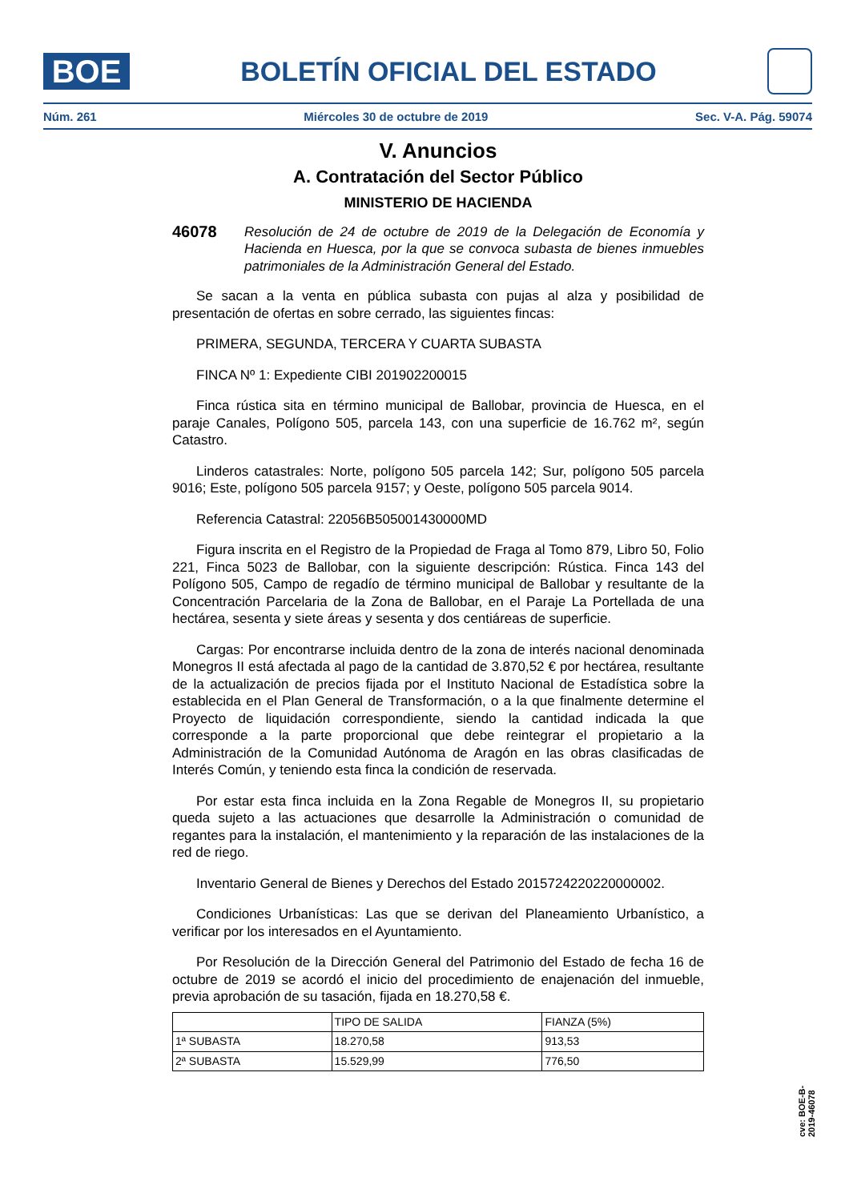BOE
BOLETÍN OFICIAL DEL ESTADO
Núm. 261 Miércoles 30 de octubre de 2019 Sec. V-A. Pág. 59074
V. Anuncios
A. Contratación del Sector Público
MINISTERIO DE HACIENDA
46078 Resolución de 24 de octubre de 2019 de la Delegación de Economía y Hacienda en Huesca, por la que se convoca subasta de bienes inmuebles patrimoniales de la Administración General del Estado.
Se sacan a la venta en pública subasta con pujas al alza y posibilidad de presentación de ofertas en sobre cerrado, las siguientes fincas:
PRIMERA, SEGUNDA, TERCERA Y CUARTA SUBASTA
FINCA Nº 1: Expediente CIBI 201902200015
Finca rústica sita en término municipal de Ballobar, provincia de Huesca, en el paraje Canales, Polígono 505, parcela 143, con una superficie de 16.762 m², según Catastro.
Linderos catastrales: Norte, polígono 505 parcela 142; Sur, polígono 505 parcela 9016; Este, polígono 505 parcela 9157; y Oeste, polígono 505 parcela 9014.
Referencia Catastral: 22056B505001430000MD
Figura inscrita en el Registro de la Propiedad de Fraga al Tomo 879, Libro 50, Folio 221, Finca 5023 de Ballobar, con la siguiente descripción: Rústica. Finca 143 del Polígono 505, Campo de regadío de término municipal de Ballobar y resultante de la Concentración Parcelaria de la Zona de Ballobar, en el Paraje La Portellada de una hectárea, sesenta y siete áreas y sesenta y dos centiáreas de superficie.
Cargas: Por encontrarse incluida dentro de la zona de interés nacional denominada Monegros II está afectada al pago de la cantidad de 3.870,52 € por hectárea, resultante de la actualización de precios fijada por el Instituto Nacional de Estadística sobre la establecida en el Plan General de Transformación, o a la que finalmente determine el Proyecto de liquidación correspondiente, siendo la cantidad indicada la que corresponde a la parte proporcional que debe reintegrar el propietario a la Administración de la Comunidad Autónoma de Aragón en las obras clasificadas de Interés Común, y teniendo esta finca la condición de reservada.
Por estar esta finca incluida en la Zona Regable de Monegros II, su propietario queda sujeto a las actuaciones que desarrolle la Administración o comunidad de regantes para la instalación, el mantenimiento y la reparación de las instalaciones de la red de riego.
Inventario General de Bienes y Derechos del Estado 2015724220220000002.
Condiciones Urbanísticas: Las que se derivan del Planeamiento Urbanístico, a verificar por los interesados en el Ayuntamiento.
Por Resolución de la Dirección General del Patrimonio del Estado de fecha 16 de octubre de 2019 se acordó el inicio del procedimiento de enajenación del inmueble, previa aprobación de su tasación, fijada en 18.270,58 €.
| | TIPO DE SALIDA | FIANZA (5%) |
| 1ª SUBASTA | 18.270,58 | 913,53 |
| 2ª SUBASTA | 15.529,99 | 776,50 |
cve: BOE-B-2019-46078